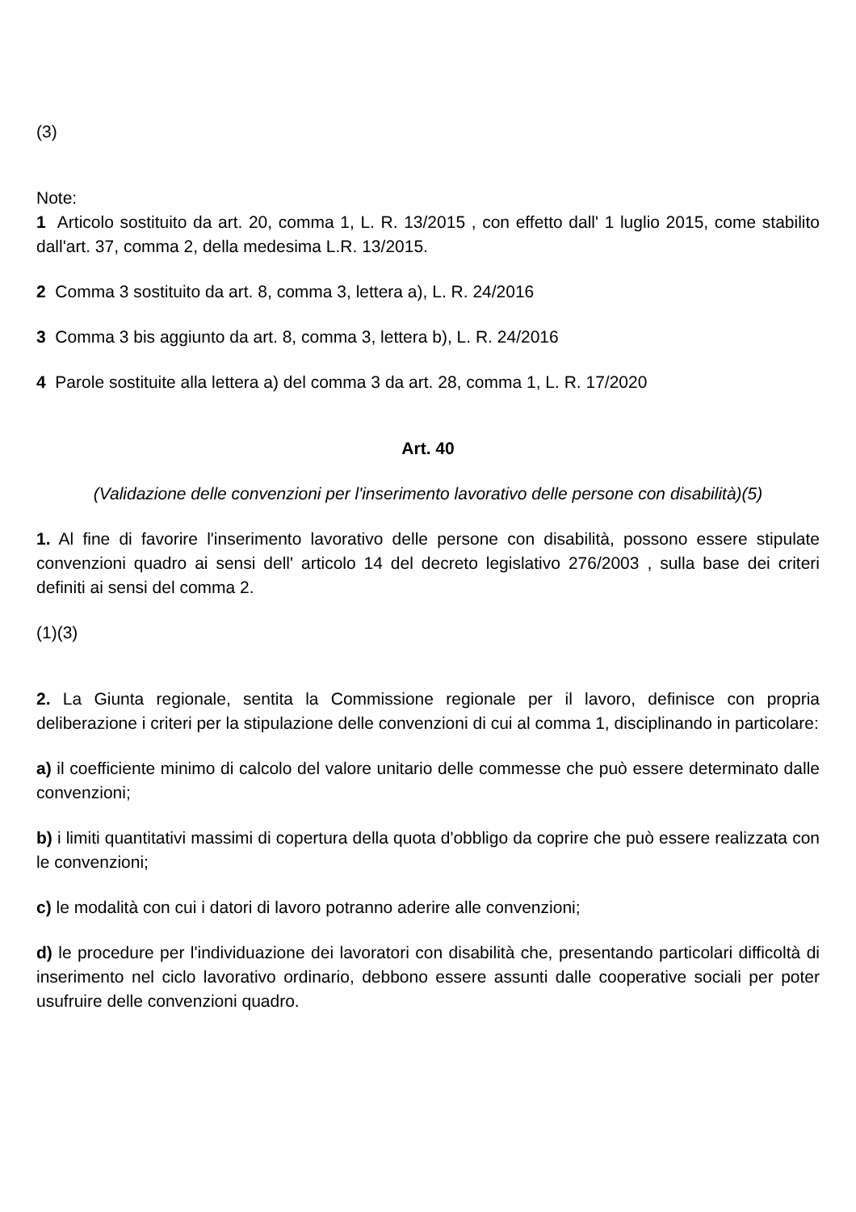(3)
Note:
1 Articolo sostituito da art. 20, comma 1, L. R. 13/2015 , con effetto dall' 1 luglio 2015, come stabilito dall'art. 37, comma 2, della medesima L.R. 13/2015.
2 Comma 3 sostituito da art. 8, comma 3, lettera a), L. R. 24/2016
3 Comma 3 bis aggiunto da art. 8, comma 3, lettera b), L. R. 24/2016
4 Parole sostituite alla lettera a) del comma 3 da art. 28, comma 1, L. R. 17/2020
Art. 40
(Validazione delle convenzioni per l'inserimento lavorativo delle persone con disabilità)(5)
1. Al fine di favorire l'inserimento lavorativo delle persone con disabilità, possono essere stipulate convenzioni quadro ai sensi dell' articolo 14 del decreto legislativo 276/2003 , sulla base dei criteri definiti ai sensi del comma 2.
(1)(3)
2. La Giunta regionale, sentita la Commissione regionale per il lavoro, definisce con propria deliberazione i criteri per la stipulazione delle convenzioni di cui al comma 1, disciplinando in particolare:
a) il coefficiente minimo di calcolo del valore unitario delle commesse che può essere determinato dalle convenzioni;
b) i limiti quantitativi massimi di copertura della quota d'obbligo da coprire che può essere realizzata con le convenzioni;
c) le modalità con cui i datori di lavoro potranno aderire alle convenzioni;
d) le procedure per l'individuazione dei lavoratori con disabilità che, presentando particolari difficoltà di inserimento nel ciclo lavorativo ordinario, debbono essere assunti dalle cooperative sociali per poter usufruire delle convenzioni quadro.